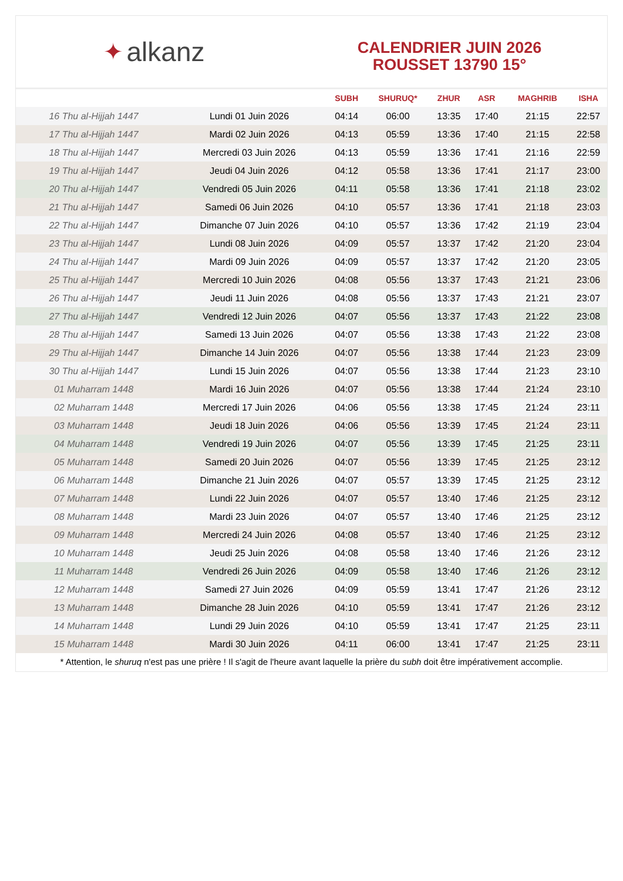✦ alkanz
CALENDRIER JUIN 2026
ROUSSET 13790 15°
| | | SUBH | SHURUQ* | ZHUR | ASR | MAGHRIB | ISHA |
| --- | --- | --- | --- | --- | --- | --- | --- |
| 16 Thu al-Hijjah 1447 | Lundi 01 Juin 2026 | 04:14 | 06:00 | 13:35 | 17:40 | 21:15 | 22:57 |
| 17 Thu al-Hijjah 1447 | Mardi 02 Juin 2026 | 04:13 | 05:59 | 13:36 | 17:40 | 21:15 | 22:58 |
| 18 Thu al-Hijjah 1447 | Mercredi 03 Juin 2026 | 04:13 | 05:59 | 13:36 | 17:41 | 21:16 | 22:59 |
| 19 Thu al-Hijjah 1447 | Jeudi 04 Juin 2026 | 04:12 | 05:58 | 13:36 | 17:41 | 21:17 | 23:00 |
| 20 Thu al-Hijjah 1447 | Vendredi 05 Juin 2026 | 04:11 | 05:58 | 13:36 | 17:41 | 21:18 | 23:02 |
| 21 Thu al-Hijjah 1447 | Samedi 06 Juin 2026 | 04:10 | 05:57 | 13:36 | 17:41 | 21:18 | 23:03 |
| 22 Thu al-Hijjah 1447 | Dimanche 07 Juin 2026 | 04:10 | 05:57 | 13:36 | 17:42 | 21:19 | 23:04 |
| 23 Thu al-Hijjah 1447 | Lundi 08 Juin 2026 | 04:09 | 05:57 | 13:37 | 17:42 | 21:20 | 23:04 |
| 24 Thu al-Hijjah 1447 | Mardi 09 Juin 2026 | 04:09 | 05:57 | 13:37 | 17:42 | 21:20 | 23:05 |
| 25 Thu al-Hijjah 1447 | Mercredi 10 Juin 2026 | 04:08 | 05:56 | 13:37 | 17:43 | 21:21 | 23:06 |
| 26 Thu al-Hijjah 1447 | Jeudi 11 Juin 2026 | 04:08 | 05:56 | 13:37 | 17:43 | 21:21 | 23:07 |
| 27 Thu al-Hijjah 1447 | Vendredi 12 Juin 2026 | 04:07 | 05:56 | 13:37 | 17:43 | 21:22 | 23:08 |
| 28 Thu al-Hijjah 1447 | Samedi 13 Juin 2026 | 04:07 | 05:56 | 13:38 | 17:43 | 21:22 | 23:08 |
| 29 Thu al-Hijjah 1447 | Dimanche 14 Juin 2026 | 04:07 | 05:56 | 13:38 | 17:44 | 21:23 | 23:09 |
| 30 Thu al-Hijjah 1447 | Lundi 15 Juin 2026 | 04:07 | 05:56 | 13:38 | 17:44 | 21:23 | 23:10 |
| 01 Muharram 1448 | Mardi 16 Juin 2026 | 04:07 | 05:56 | 13:38 | 17:44 | 21:24 | 23:10 |
| 02 Muharram 1448 | Mercredi 17 Juin 2026 | 04:06 | 05:56 | 13:38 | 17:45 | 21:24 | 23:11 |
| 03 Muharram 1448 | Jeudi 18 Juin 2026 | 04:06 | 05:56 | 13:39 | 17:45 | 21:24 | 23:11 |
| 04 Muharram 1448 | Vendredi 19 Juin 2026 | 04:07 | 05:56 | 13:39 | 17:45 | 21:25 | 23:11 |
| 05 Muharram 1448 | Samedi 20 Juin 2026 | 04:07 | 05:56 | 13:39 | 17:45 | 21:25 | 23:12 |
| 06 Muharram 1448 | Dimanche 21 Juin 2026 | 04:07 | 05:57 | 13:39 | 17:45 | 21:25 | 23:12 |
| 07 Muharram 1448 | Lundi 22 Juin 2026 | 04:07 | 05:57 | 13:40 | 17:46 | 21:25 | 23:12 |
| 08 Muharram 1448 | Mardi 23 Juin 2026 | 04:07 | 05:57 | 13:40 | 17:46 | 21:25 | 23:12 |
| 09 Muharram 1448 | Mercredi 24 Juin 2026 | 04:08 | 05:57 | 13:40 | 17:46 | 21:25 | 23:12 |
| 10 Muharram 1448 | Jeudi 25 Juin 2026 | 04:08 | 05:58 | 13:40 | 17:46 | 21:26 | 23:12 |
| 11 Muharram 1448 | Vendredi 26 Juin 2026 | 04:09 | 05:58 | 13:40 | 17:46 | 21:26 | 23:12 |
| 12 Muharram 1448 | Samedi 27 Juin 2026 | 04:09 | 05:59 | 13:41 | 17:47 | 21:26 | 23:12 |
| 13 Muharram 1448 | Dimanche 28 Juin 2026 | 04:10 | 05:59 | 13:41 | 17:47 | 21:26 | 23:12 |
| 14 Muharram 1448 | Lundi 29 Juin 2026 | 04:10 | 05:59 | 13:41 | 17:47 | 21:25 | 23:11 |
| 15 Muharram 1448 | Mardi 30 Juin 2026 | 04:11 | 06:00 | 13:41 | 17:47 | 21:25 | 23:11 |
* Attention, le shuruq n'est pas une prière ! Il s'agit de l'heure avant laquelle la prière du subh doit être impérativement accomplie.